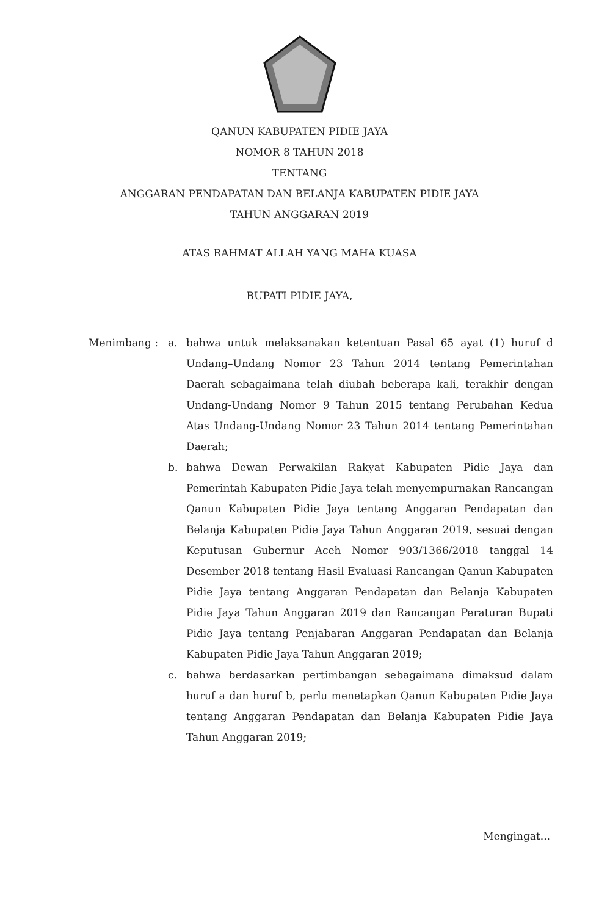QANUN KABUPATEN PIDIE JAYA
NOMOR 8 TAHUN 2018
TENTANG
ANGGARAN PENDAPATAN DAN BELANJA KABUPATEN PIDIE JAYA
TAHUN ANGGARAN 2019
ATAS RAHMAT ALLAH YANG MAHA KUASA
BUPATI PIDIE JAYA,
Menimbang : a. bahwa untuk melaksanakan ketentuan Pasal 65 ayat (1) huruf d Undang–Undang Nomor 23 Tahun 2014 tentang Pemerintahan Daerah sebagaimana telah diubah beberapa kali, terakhir dengan Undang-Undang Nomor 9 Tahun 2015 tentang Perubahan Kedua Atas Undang-Undang Nomor 23 Tahun 2014 tentang Pemerintahan Daerah;
b. bahwa Dewan Perwakilan Rakyat Kabupaten Pidie Jaya dan Pemerintah Kabupaten Pidie Jaya telah menyempurnakan Rancangan Qanun Kabupaten Pidie Jaya tentang Anggaran Pendapatan dan Belanja Kabupaten Pidie Jaya Tahun Anggaran 2019, sesuai dengan Keputusan Gubernur Aceh Nomor 903/1366/2018 tanggal 14 Desember 2018 tentang Hasil Evaluasi Rancangan Qanun Kabupaten Pidie Jaya tentang Anggaran Pendapatan dan Belanja Kabupaten Pidie Jaya Tahun Anggaran 2019 dan Rancangan Peraturan Bupati Pidie Jaya tentang Penjabaran Anggaran Pendapatan dan Belanja Kabupaten Pidie Jaya Tahun Anggaran 2019;
c. bahwa berdasarkan pertimbangan sebagaimana dimaksud dalam huruf a dan huruf b, perlu menetapkan Qanun Kabupaten Pidie Jaya tentang Anggaran Pendapatan dan Belanja Kabupaten Pidie Jaya Tahun Anggaran 2019;
Mengingat...